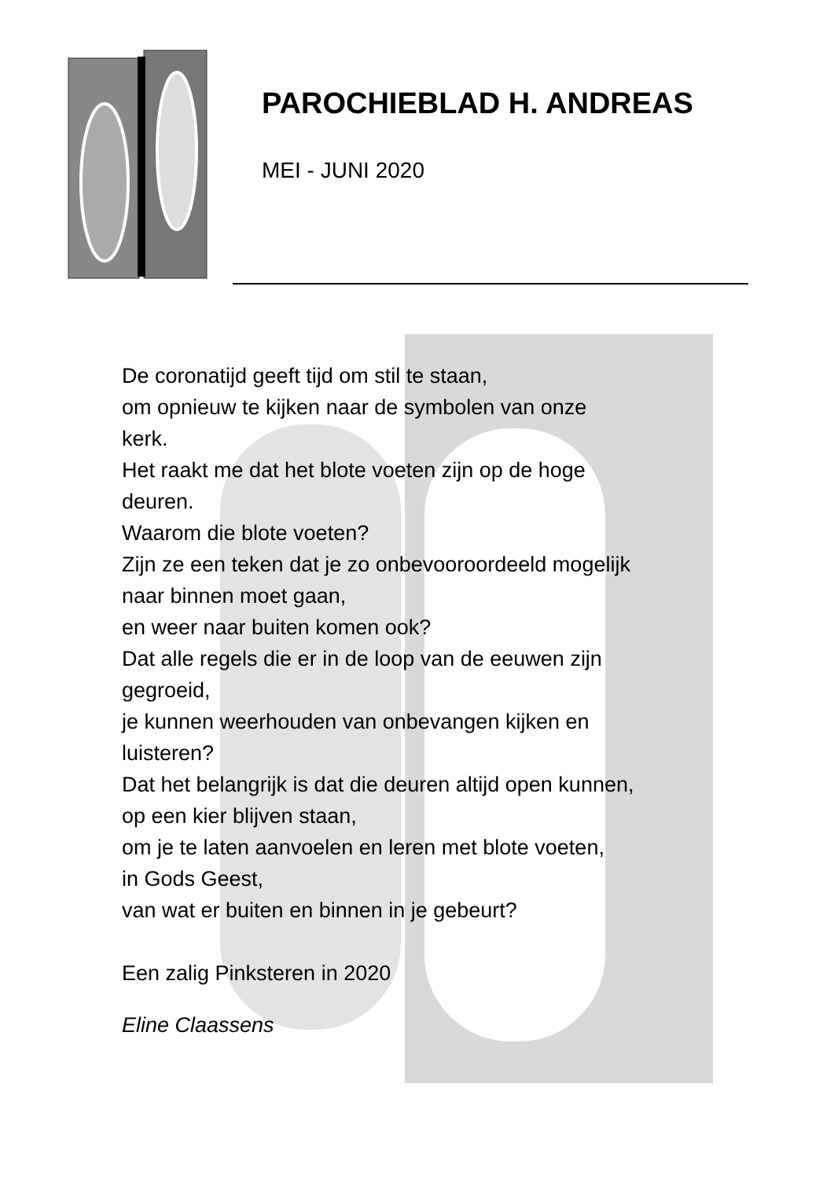PAROCHIEBLAD H. ANDREAS
MEI - JUNI 2020
De coronatijd geeft tijd om stil te staan,
om opnieuw te kijken naar de symbolen van onze
kerk.
Het raakt me dat het blote voeten zijn op de hoge
deuren.
Waarom die blote voeten?
Zijn ze een teken dat je zo onbevooroordeeld mogelijk
naar binnen moet gaan,
en weer naar buiten komen ook?
Dat alle regels die er in de loop van de eeuwen zijn
gegroeid,
je kunnen weerhouden van onbevangen kijken en
luisteren?
Dat het belangrijk is dat die deuren altijd open kunnen,
op een kier blijven staan,
om je te laten aanvoelen en leren met blote voeten,
in Gods Geest,
van wat er buiten en binnen in je gebeurt?
Een zalig Pinksteren in 2020
Eline Claassens